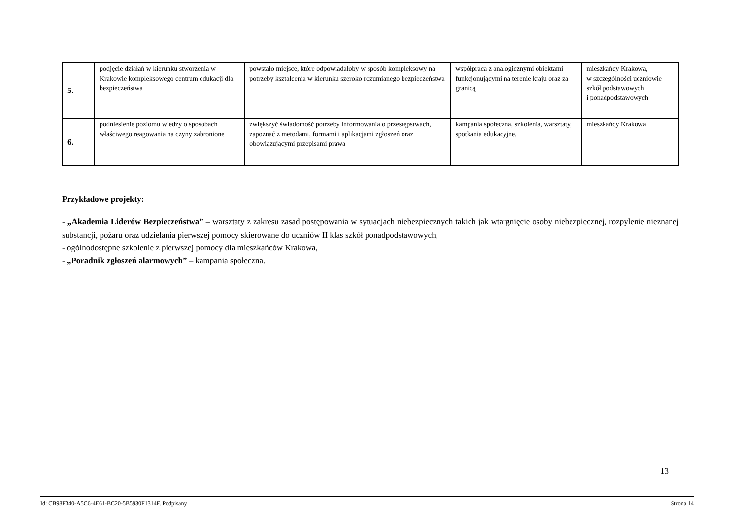| 5. | podjęcie działań w kierunku stworzenia w Krakowie kompleksowego centrum edukacji dla bezpieczeństwa | powstało miejsce, które odpowiadałoby w sposób kompleksowy na potrzeby kształcenia w kierunku szeroko rozumianego bezpieczeństwa | współpraca z analogicznymi obiektami funkcjonującymi na terenie kraju oraz za granicą | mieszkańcy Krakowa, w szczególności uczniowie szkół podstawowych i ponadpodstawowych |
| 6. | podniesienie poziomu wiedzy o sposobach właściwego reagowania na czyny zabronione | zwiększyć świadomość potrzeby informowania o przestępstwach, zapoznać z metodami, formami i aplikacjami zgłoszeń oraz obowiązującymi przepisami prawa | kampania społeczna, szkolenia, warsztaty, spotkania edukacyjne, | mieszkańcy Krakowa |
Przykładowe projekty:
- „Akademia Liderów Bezpieczeństwa” – warsztaty z zakresu zasad postępowania w sytuacjach niebezpiecznych takich jak wtargnięcie osoby niebezpiecznej, rozpylenie nieznanej substancji, pożaru oraz udzielania pierwszej pomocy skierowane do uczniów II klas szkół ponadpodstawowych,
- ogólnodostępne szkolenie z pierwszej pomocy dla mieszkańców Krakowa,
- „Poradnik zgłoszeń alarmowych” – kampania społeczna.
13
Id: CB98F340-A5C6-4E61-BC20-5B5930F1314F. Podpisany Strona 14